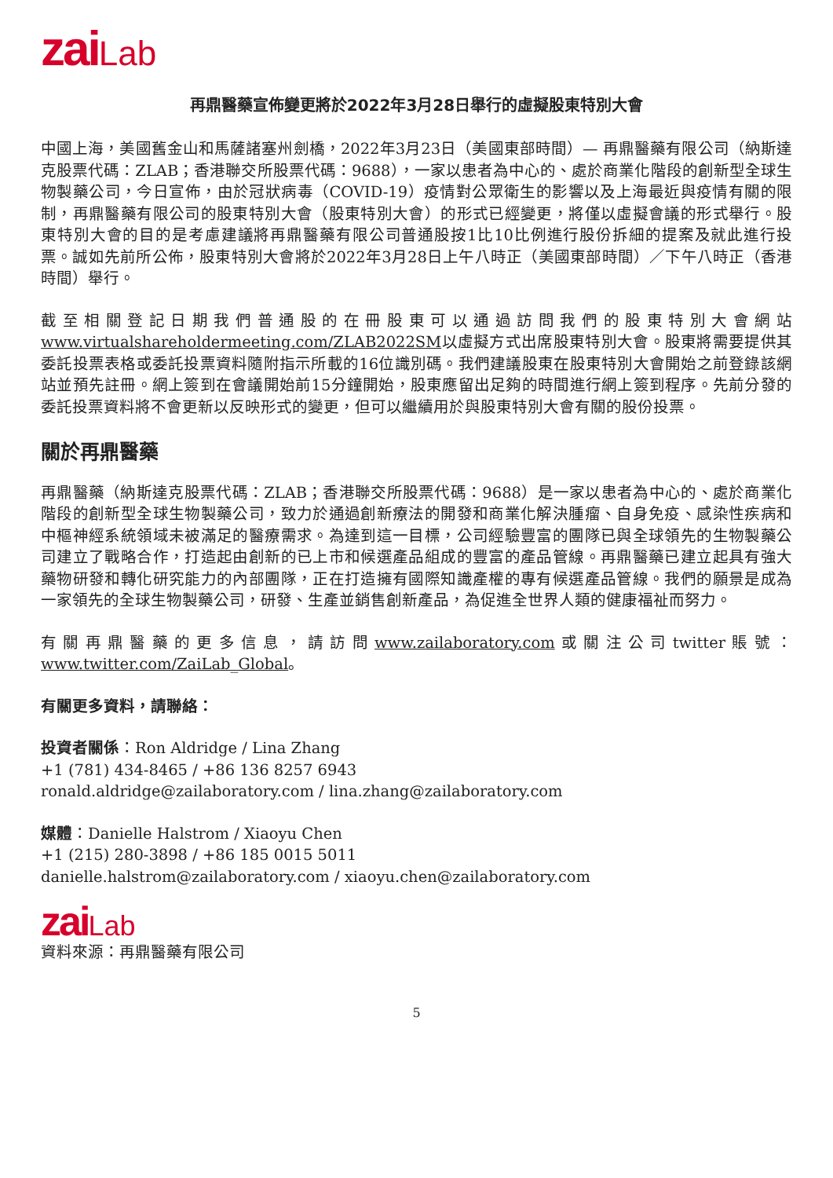zai Lab
再鼎醫藥宣佈變更將於2022年3月28日舉行的虛擬股東特別大會
中國上海，美國舊金山和馬薩諸塞州劍橋，2022年3月23日（美國東部時間）— 再鼎醫藥有限公司（納斯達克股票代碼：ZLAB；香港聯交所股票代碼：9688），一家以患者為中心的、處於商業化階段的創新型全球生物製藥公司，今日宣佈，由於冠狀病毒（COVID-19）疫情對公眾衛生的影響以及上海最近與疫情有關的限制，再鼎醫藥有限公司的股東特別大會（股東特別大會）的形式已經變更，將僅以虛擬會議的形式舉行。股東特別大會的目的是考慮建議將再鼎醫藥有限公司普通股按1比10比例進行股份拆細的提案及就此進行投票。誠如先前所公佈，股東特別大會將於2022年3月28日上午八時正（美國東部時間）／下午八時正（香港時間）舉行。
截至相關登記日期我們普通股的在冊股東可以通過訪問我們的股東特別大會網站www.virtualshareholdermeeting.com/ZLAB2022SM以虛擬方式出席股東特別大會。股東將需要提供其委託投票表格或委託投票資料隨附指示所載的16位識別碼。我們建議股東在股東特別大會開始之前登錄該網站並預先註冊。網上簽到在會議開始前15分鐘開始，股東應留出足夠的時間進行網上簽到程序。先前分發的委託投票資料將不會更新以反映形式的變更，但可以繼續用於與股東特別大會有關的股份投票。
關於再鼎醫藥
再鼎醫藥（納斯達克股票代碼：ZLAB；香港聯交所股票代碼：9688）是一家以患者為中心的、處於商業化階段的創新型全球生物製藥公司，致力於通過創新療法的開發和商業化解決腫瘤、自身免疫、感染性疾病和中樞神經系統領域未被滿足的醫療需求。為達到這一目標，公司經驗豐富的團隊已與全球領先的生物製藥公司建立了戰略合作，打造起由創新的已上市和候選產品組成的豐富的產品管線。再鼎醫藥已建立起具有強大藥物研發和轉化研究能力的內部團隊，正在打造擁有國際知識產權的專有候選產品管線。我們的願景是成為一家領先的全球生物製藥公司，研發、生產並銷售創新產品，為促進全世界人類的健康福祉而努力。
有關再鼎醫藥的更多信息，請訪問www.zailaboratory.com或關注公司twitter賬號：www.twitter.com/ZaiLab_Global。
有關更多資料，請聯絡：
投資者關係：Ron Aldridge / Lina Zhang
+1 (781) 434-8465 / +86 136 8257 6943
ronald.aldridge@zailaboratory.com / lina.zhang@zailaboratory.com
媒體：Danielle Halstrom / Xiaoyu Chen
+1 (215) 280-3898 / +86 185 0015 5011
danielle.halstrom@zailaboratory.com / xiaoyu.chen@zailaboratory.com
zai Lab
資料來源：再鼎醫藥有限公司
5